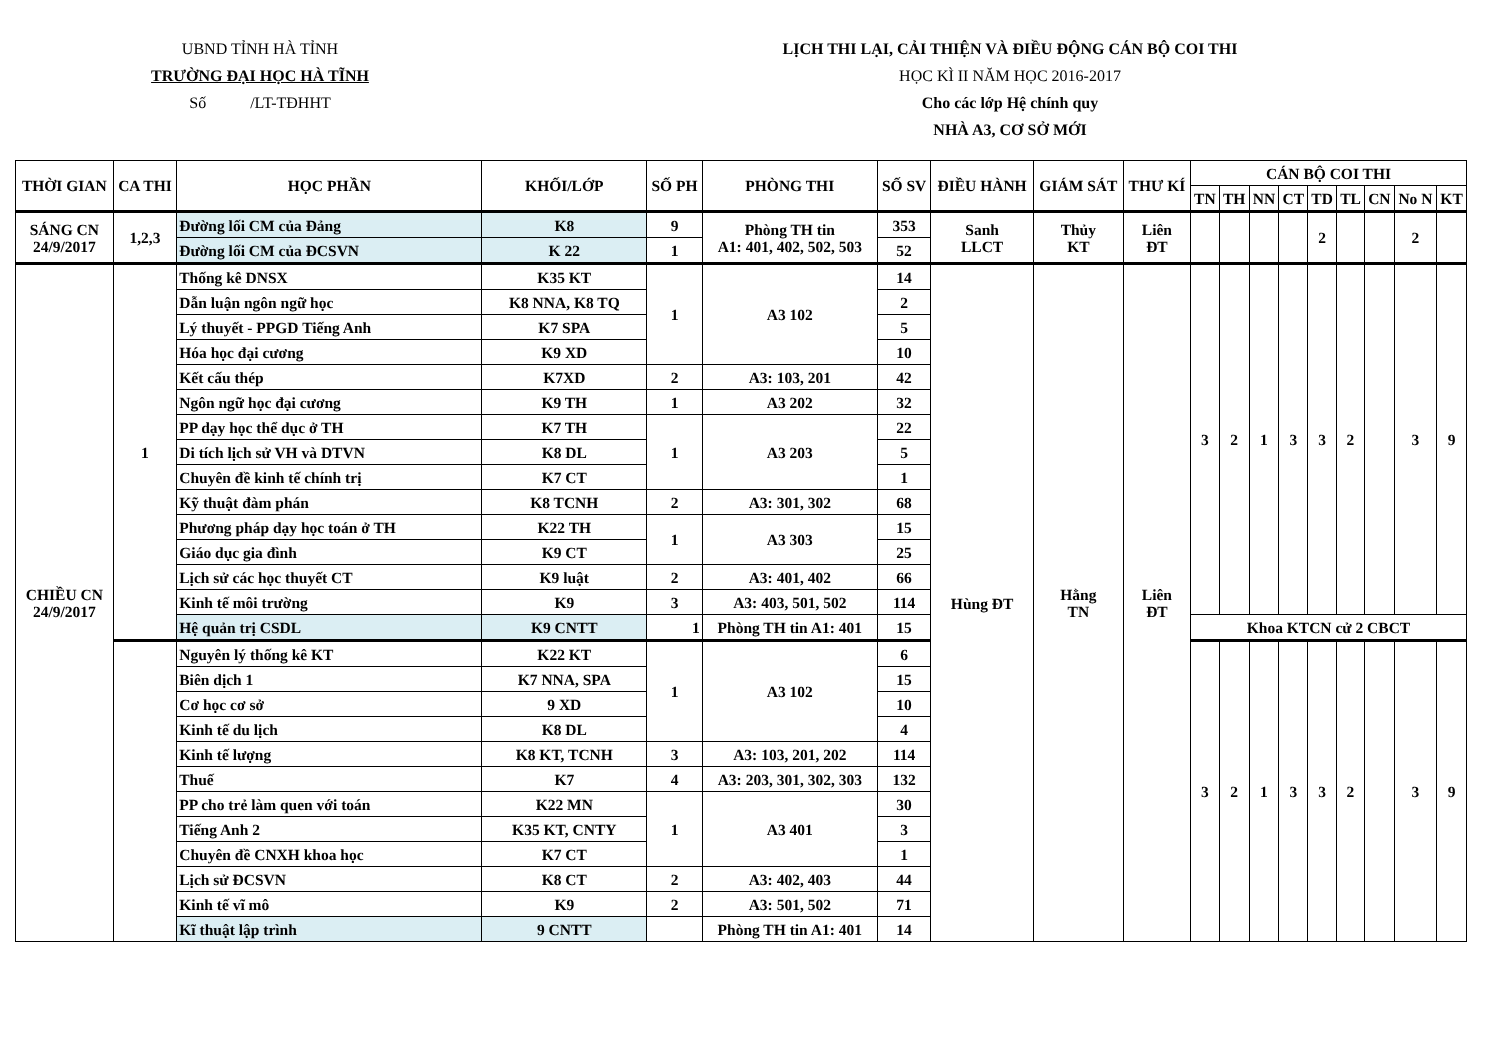UBND TỈNH HÀ TỈNH
TRƯỜNG ĐẠI HỌC HÀ TĨNH
Số /LT-TĐHHT
LỊCH THI LẠI, CẢI THIỆN VÀ ĐIỀU ĐỘNG CÁN BỘ COI THI
HỌC KÌ II NĂM HỌC 2016-2017
Cho các lớp Hệ chính quy
NHÀ A3, CƠ SỞ MỚI
| THỜI GIAN | CA THI | HỌC PHẦN | KHỐI/LỚP | SỐ PH | PHÒNG THI | SỐ SV | ĐIỀU HÀNH | GIÁM SÁT | THƯ KÍ | CÁN BỘ COI THI | | | | | | | | |
| --- | --- | --- | --- | --- | --- | --- | --- | --- | --- | --- | --- | --- | --- | --- | --- | --- | --- | --- |
| | | | | | | | | | | TN | TH | NN | CT | TD | TL | CN | No N | KT |
| SÁNG CN 24/9/2017 | 1,2,3 | Đường lối CM của Đảng | K8 | 9 | Phòng TH tin A1: 401, 402, 502, 503 | 353 | Sanh LLCT | Thủy KT | Liên ĐT | | | | | 2 | | | 2 | |
| | | Đường lối CM của ĐCSVN | K 22 | 1 | | 52 | | | | | | | | | | | | |
| CHIỀU CN 24/9/2017 | 1 | Thống kê DNSX | K35 KT | 1 | A3 102 | 14 | Hùng ĐT | Hằng TN | Liên ĐT | 3 | 2 | 1 | 3 | 3 | 2 | | 3 | 9 |
| | | Dẫn luận ngôn ngữ học | K8 NNA, K8 TQ | | | 2 | | | | | | | | | | | | |
| | | Lý thuyết - PPGD Tiếng Anh | K7 SPA | | | 5 | | | | | | | | | | | | |
| | | Hóa học đại cương | K9 XD | | | 10 | | | | | | | | | | | | |
| | | Kết cấu thép | K7XD | 2 | A3: 103, 201 | 42 | | | | | | | | | | | | |
| | | Ngôn ngữ học đại cương | K9 TH | 1 | A3 202 | 32 | | | | | | | | | | | | |
| | | PP dạy học thể dục ở TH | K7 TH | 1 | A3 203 | 22 | | | | | | | | | | | | |
| | | Di tích lịch sử VH và DTVN | K8 DL | | | 5 | | | | | | | | | | | | |
| | | Chuyên đề kinh tế chính trị | K7 CT | | | 1 | | | | | | | | | | | | |
| | | Kỹ thuật đàm phán | K8 TCNH | 2 | A3: 301, 302 | 68 | | | | | | | | | | | | |
| | | Phương pháp dạy học toán ở TH | K22 TH | 1 | A3 303 | 15 | | | | | | | | | | | | |
| | | Giáo dục gia đình | K9 CT | | | 25 | | | | | | | | | | | | |
| | | Lịch sử các học thuyết CT | K9 luật | 2 | A3: 401, 402 | 66 | | | | | | | | | | | | |
| | | Kinh tế môi trường | K9 | 3 | A3: 403, 501, 502 | 114 | | | | | | | | | | | | |
| | | Hệ quản trị CSDL | K9 CNTT | 1 | Phòng TH tin A1: 401 | 15 | | | | Khoa KTCN cử 2 CBCT | | | | | | | | |
| | | Nguyên lý thống kê KT | K22 KT | 1 | A3 102 | 6 | | | | 3 | 2 | 1 | 3 | 3 | 2 | | 3 | 9 |
| | | Biên dịch 1 | K7 NNA, SPA | | | 15 | | | | | | | | | | | | |
| | | Cơ học cơ sở | 9 XD | | | 10 | | | | | | | | | | | | |
| | | Kinh tế du lịch | K8 DL | | | 4 | | | | | | | | | | | | |
| | | Kinh tế lượng | K8 KT, TCNH | 3 | A3: 103, 201, 202 | 114 | | | | | | | | | | | | |
| | | Thuế | K7 | 4 | A3: 203, 301, 302, 303 | 132 | | | | | | | | | | | | |
| | | PP cho trẻ làm quen với toán | K22 MN | 1 | A3 401 | 30 | | | | | | | | | | | | |
| | | Tiếng Anh 2 | K35 KT, CNTY | | | 3 | | | | | | | | | | | | |
| | | Chuyên đề CNXH khoa học | K7 CT | | | 1 | | | | | | | | | | | | |
| | | Lịch sử ĐCSVN | K8 CT | 2 | A3: 402, 403 | 44 | | | | | | | | | | | | |
| | | Kinh tế vĩ mô | K9 | 2 | A3: 501, 502 | 71 | | | | | | | | | | | | |
| | | Kĩ thuật lập trình | 9 CNTT | | Phòng TH tin A1: 401 | 14 | | | | | | | | | | | | |